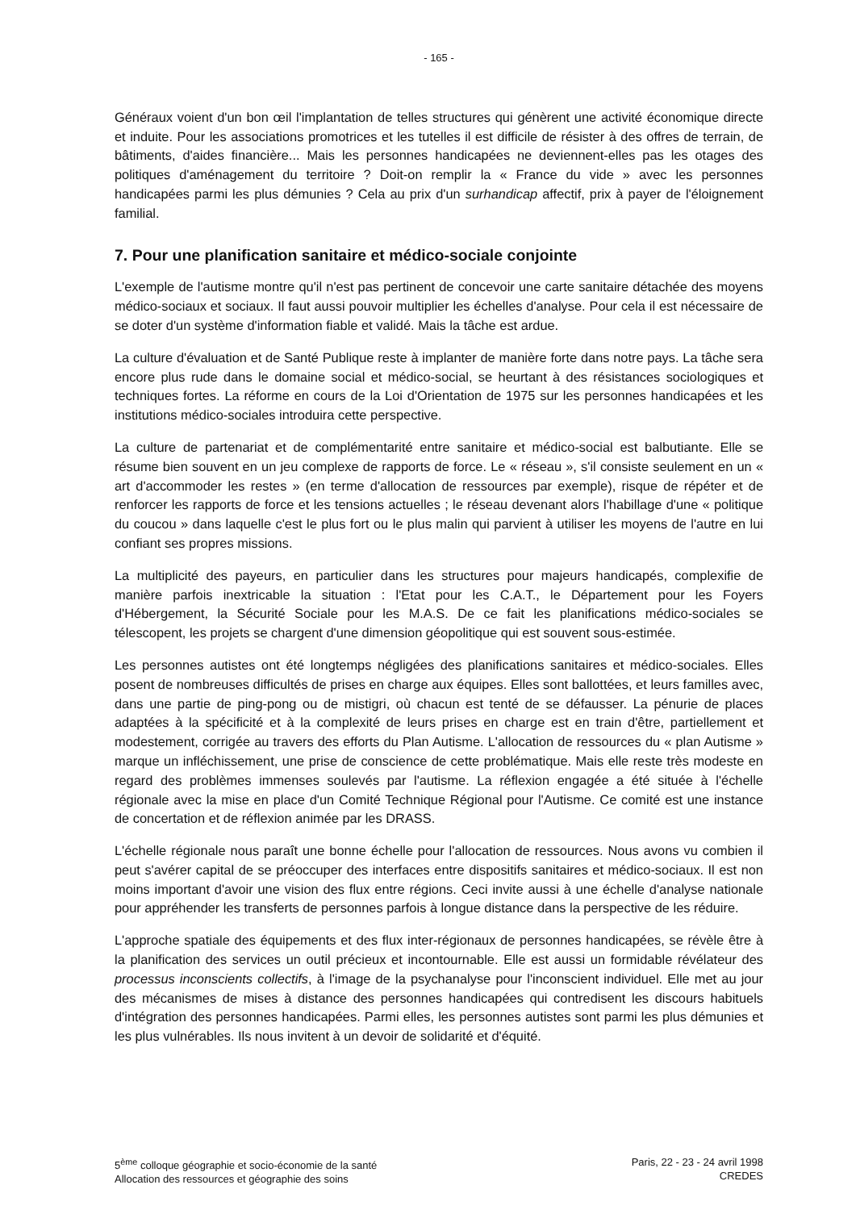- 165 -
Généraux voient d'un bon œil l'implantation de telles structures qui génèrent une activité économique directe et induite. Pour les associations promotrices et les tutelles il est difficile de résister à des offres de terrain, de bâtiments, d'aides financière... Mais les personnes handicapées ne deviennent-elles pas les otages des politiques d'aménagement du territoire ? Doit-on remplir la « France du vide » avec les personnes handicapées parmi les plus démunies ? Cela au prix d'un surhandicap affectif, prix à payer de l'éloignement familial.
7. Pour une planification sanitaire et médico-sociale conjointe
L'exemple de l'autisme montre qu'il n'est pas pertinent de concevoir une carte sanitaire détachée des moyens médico-sociaux et sociaux. Il faut aussi pouvoir multiplier les échelles d'analyse. Pour cela il est nécessaire de se doter d'un système d'information fiable et validé. Mais la tâche est ardue.
La culture d'évaluation et de Santé Publique reste à implanter de manière forte dans notre pays. La tâche sera encore plus rude dans le domaine social et médico-social, se heurtant à des résistances sociologiques et techniques fortes. La réforme en cours de la Loi d'Orientation de 1975 sur les personnes handicapées et les institutions médico-sociales introduira cette perspective.
La culture de partenariat et de complémentarité entre sanitaire et médico-social est balbutiante. Elle se résume bien souvent en un jeu complexe de rapports de force. Le « réseau », s'il consiste seulement en un « art d'accommoder les restes » (en terme d'allocation de ressources par exemple), risque de répéter et de renforcer les rapports de force et les tensions actuelles ; le réseau devenant alors l'habillage d'une « politique du coucou » dans laquelle c'est le plus fort ou le plus malin qui parvient à utiliser les moyens de l'autre en lui confiant ses propres missions.
La multiplicité des payeurs, en particulier dans les structures pour majeurs handicapés, complexifie de manière parfois inextricable la situation : l'Etat pour les C.A.T., le Département pour les Foyers d'Hébergement, la Sécurité Sociale pour les M.A.S. De ce fait les planifications médico-sociales se télescopent, les projets se chargent d'une dimension géopolitique qui est souvent sous-estimée.
Les personnes autistes ont été longtemps négligées des planifications sanitaires et médico-sociales. Elles posent de nombreuses difficultés de prises en charge aux équipes. Elles sont ballottées, et leurs familles avec, dans une partie de ping-pong ou de mistigri, où chacun est tenté de se défausser. La pénurie de places adaptées à la spécificité et à la complexité de leurs prises en charge est en train d'être, partiellement et modestement, corrigée au travers des efforts du Plan Autisme. L'allocation de ressources du « plan Autisme » marque un infléchissement, une prise de conscience de cette problématique. Mais elle reste très modeste en regard des problèmes immenses soulevés par l'autisme. La réflexion engagée a été située à l'échelle régionale avec la mise en place d'un Comité Technique Régional pour l'Autisme. Ce comité est une instance de concertation et de réflexion animée par les DRASS.
L'échelle régionale nous paraît une bonne échelle pour l'allocation de ressources. Nous avons vu combien il peut s'avérer capital de se préoccuper des interfaces entre dispositifs sanitaires et médico-sociaux. Il est non moins important d'avoir une vision des flux entre régions. Ceci invite aussi à une échelle d'analyse nationale pour appréhender les transferts de personnes parfois à longue distance dans la perspective de les réduire.
L'approche spatiale des équipements et des flux inter-régionaux de personnes handicapées, se révèle être à la planification des services un outil précieux et incontournable. Elle est aussi un formidable révélateur des processus inconscients collectifs, à l'image de la psychanalyse pour l'inconscient individuel. Elle met au jour des mécanismes de mises à distance des personnes handicapées qui contredisent les discours habituels d'intégration des personnes handicapées. Parmi elles, les personnes autistes sont parmi les plus démunies et les plus vulnérables. Ils nous invitent à un devoir de solidarité et d'équité.
5<sup>ème</sup> colloque géographie et socio-économie de la santé
Allocation des ressources et géographie des soins
Paris, 22 - 23 - 24 avril 1998
CREDES